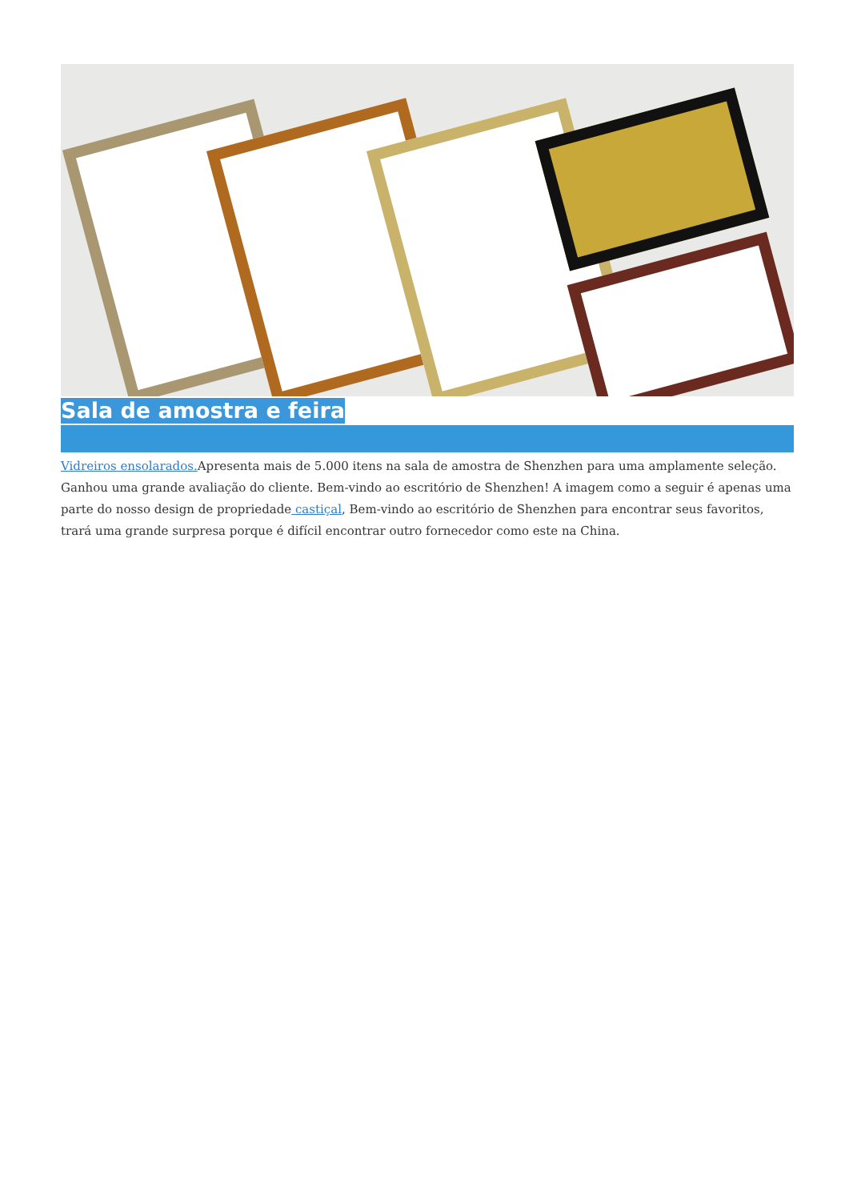Sala de amostra e feira
Vidreiros ensolarados. Apresenta mais de 5.000 itens na sala de amostra de Shenzhen para uma amplamente seleção. Ganhou uma grande avaliação do cliente. Bem-vindo ao escritório de Shenzhen! A imagem como a seguir é apenas uma parte do nosso design de propriedade castiçal, Bem-vindo ao escritório de Shenzhen para encontrar seus favoritos, trará uma grande surpresa porque é difícil encontrar outro fornecedor como este na China.